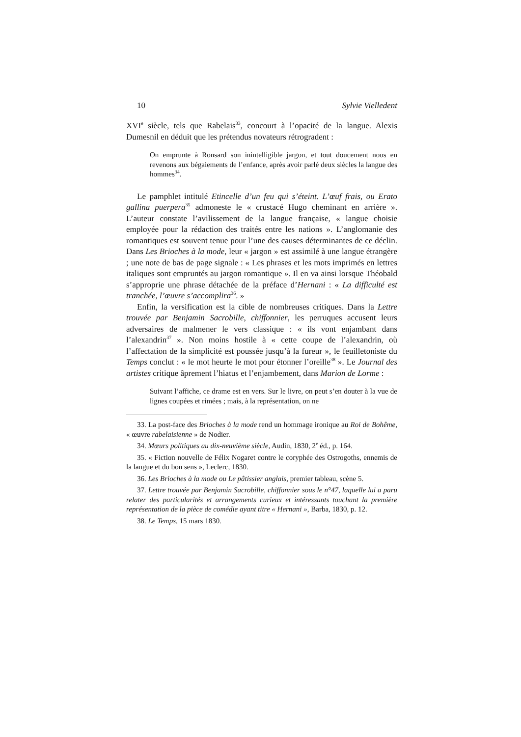10 Sylvie Vielledent
XVI<sup>e</sup> siècle, tels que Rabelais<sup>33</sup>, concourt à l’opacité de la langue. Alexis Dumesnil en déduit que les prétendus novateurs rétrogradent :
On emprunte à Ronsard son inintelligible jargon, et tout doucement nous en revenons aux bégaiements de l’enfance, après avoir parlé deux siècles la langue des hommes<sup>34</sup>.
Le pamphlet intitulé Etincelle d’un feu qui s’éteint. L’œuf frais, ou Erato gallina puerpera<sup>35</sup> admoneste le « crustacé Hugo cheminant en arrière ». L’auteur constate l’avilissement de la langue française, « langue choisie employée pour la rédaction des traités entre les nations ». L’anglomanie des romantiques est souvent tenue pour l’une des causes déterminantes de ce déclin. Dans Les Brioches à la mode, leur « jargon » est assimilé à une langue étrangère ; une note de bas de page signale : « Les phrases et les mots imprimés en lettres italiques sont empruntés au jargon romantique ». Il en va ainsi lorsque Théobald s’approprie une phrase détachée de la préface d’Hernani : « La difficulté est tranchée, l’œuvre s’accomplira<sup>36</sup>. »
Enfin, la versification est la cible de nombreuses critiques. Dans la Lettre trouvée par Benjamin Sacrobille, chiffonnier, les perruques accusent leurs adversaires de malmener le vers classique : « ils vont enjambant dans l’alexandrin<sup>37</sup> ». Non moins hostile à « cette coupe de l’alexandrin, où l’affectation de la simplicité est poussée jusqu’à la fureur », le feuilletoniste du Temps conclut : « le mot heurte le mot pour étonner l’oreille<sup>38</sup> ». Le Journal des artistes critique âprement l’hiatus et l’enjambement, dans Marion de Lorme :
Suivant l’affiche, ce drame est en vers. Sur le livre, on peut s’en douter à la vue de lignes coupées et rimées ; mais, à la représentation, on ne
33. La post-face des Brioches à la mode rend un hommage ironique au Roi de Bohême, « œuvre rabelaisienne » de Nodier.
34. Mœurs politiques au dix-neuvième siècle, Audin, 1830, 2<sup>e</sup> éd., p. 164.
35. « Fiction nouvelle de Félix Nogaret contre le coryphée des Ostrogoths, ennemis de la langue et du bon sens », Leclerc, 1830.
36. Les Brioches à la mode ou Le pâtissier anglais, premier tableau, scène 5.
37. Lettre trouvée par Benjamin Sacrobille, chiffonnier sous le n°47, laquelle lui a paru relater des particularités et arrangements curieux et intéressants touchant la première représentation de la pièce de comédie ayant titre « Hernani », Barba, 1830, p. 12.
38. Le Temps, 15 mars 1830.